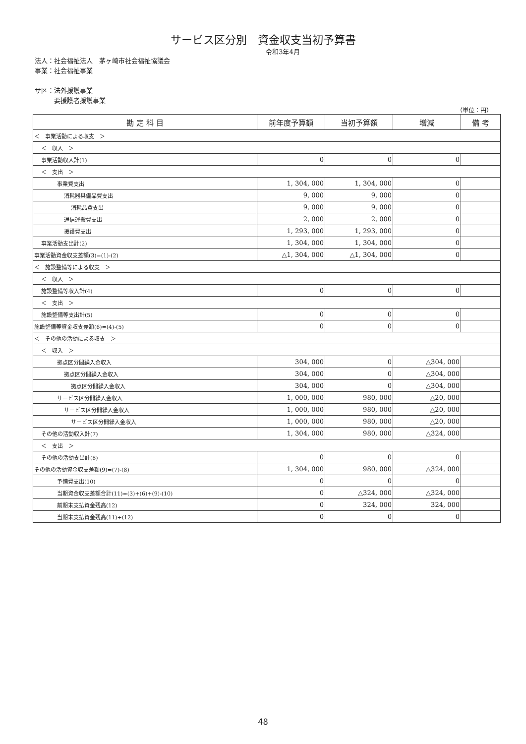サービス区分別　資金収支当初予算書
令和3年4月
法人：社会福祉法人　茅ヶ崎市社会福祉協議会
事業：社会福祉事業
サ区：法外援護事業
　　　要援護者援護事業
（単位：円）
| 勘 定 科 目 | 前年度予算額 | 当初予算額 | 増減 | 備 考 |
| --- | --- | --- | --- | --- |
| ＜ 事業活動による収支 ＞ | | | | |
| ＜ 収入 ＞ | | | | |
| 事業活動収入計(1) | 0 | 0 | 0 | |
| ＜ 支出 ＞ | | | | |
| 事業費支出 | 1, 304, 000 | 1, 304, 000 | 0 | |
| 消耗器具備品費支出 | 9, 000 | 9, 000 | 0 | |
| 消耗品費支出 | 9, 000 | 9, 000 | 0 | |
| 通信運搬費支出 | 2, 000 | 2, 000 | 0 | |
| 援護費支出 | 1, 293, 000 | 1, 293, 000 | 0 | |
| 事業活動支出計(2) | 1, 304, 000 | 1, 304, 000 | 0 | |
| 事業活動資金収支差額(3)=(1)-(2) | △1, 304, 000 | △1, 304, 000 | 0 | |
| ＜ 施設整備等による収支 ＞ | | | | |
| ＜ 収入 ＞ | | | | |
| 施設整備等収入計(4) | 0 | 0 | 0 | |
| ＜ 支出 ＞ | | | | |
| 施設整備等支出計(5) | 0 | 0 | 0 | |
| 施設整備等資金収支差額(6)=(4)-(5) | 0 | 0 | 0 | |
| ＜ その他の活動による収支 ＞ | | | | |
| ＜ 収入 ＞ | | | | |
| 拠点区分間繰入金収入 | 304, 000 | 0 | △304, 000 | |
| 拠点区分間繰入金収入 | 304, 000 | 0 | △304, 000 | |
| 拠点区分間繰入金収入 | 304, 000 | 0 | △304, 000 | |
| サービス区分間繰入金収入 | 1, 000, 000 | 980, 000 | △20, 000 | |
| サービス区分間繰入金収入 | 1, 000, 000 | 980, 000 | △20, 000 | |
| サービス区分間繰入金収入 | 1, 000, 000 | 980, 000 | △20, 000 | |
| その他の活動収入計(7) | 1, 304, 000 | 980, 000 | △324, 000 | |
| ＜ 支出 ＞ | | | | |
| その他の活動支出計(8) | 0 | 0 | 0 | |
| その他の活動資金収支差額(9)=(7)-(8) | 1, 304, 000 | 980, 000 | △324, 000 | |
| 予備費支出(10) | 0 | 0 | 0 | |
| 当期資金収支差額合計(11)=(3)+(6)+(9)-(10) | 0 | △324, 000 | △324, 000 | |
| 前期末支払資金残高(12) | 0 | 324, 000 | 324, 000 | |
| 当期末支払資金残高(11)+(12) | 0 | 0 | 0 | |
48